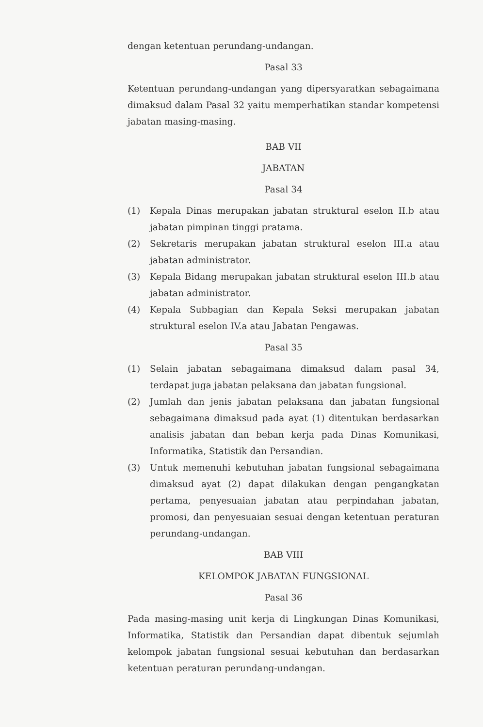dengan ketentuan perundang-undangan.
Pasal 33
Ketentuan perundang-undangan yang dipersyaratkan sebagaimana dimaksud dalam Pasal 32 yaitu memperhatikan standar kompetensi jabatan masing-masing.
BAB VII
JABATAN
Pasal 34
(1) Kepala Dinas merupakan jabatan struktural eselon II.b atau jabatan pimpinan tinggi pratama.
(2) Sekretaris merupakan jabatan struktural eselon III.a atau jabatan administrator.
(3) Kepala Bidang merupakan jabatan struktural eselon III.b atau jabatan administrator.
(4) Kepala Subbagian dan Kepala Seksi merupakan jabatan struktural eselon IV.a atau Jabatan Pengawas.
Pasal 35
(1) Selain jabatan sebagaimana dimaksud dalam pasal 34, terdapat juga jabatan pelaksana dan jabatan fungsional.
(2) Jumlah dan jenis jabatan pelaksana dan jabatan fungsional sebagaimana dimaksud pada ayat (1) ditentukan berdasarkan analisis jabatan dan beban kerja pada Dinas Komunikasi, Informatika, Statistik dan Persandian.
(3) Untuk memenuhi kebutuhan jabatan fungsional sebagaimana dimaksud ayat (2) dapat dilakukan dengan pengangkatan pertama, penyesuaian jabatan atau perpindahan jabatan, promosi, dan penyesuaian sesuai dengan ketentuan peraturan perundang-undangan.
BAB VIII
KELOMPOK JABATAN FUNGSIONAL
Pasal 36
Pada masing-masing unit kerja di Lingkungan Dinas Komunikasi, Informatika, Statistik dan Persandian dapat dibentuk sejumlah kelompok jabatan fungsional sesuai kebutuhan dan berdasarkan ketentuan peraturan perundang-undangan.